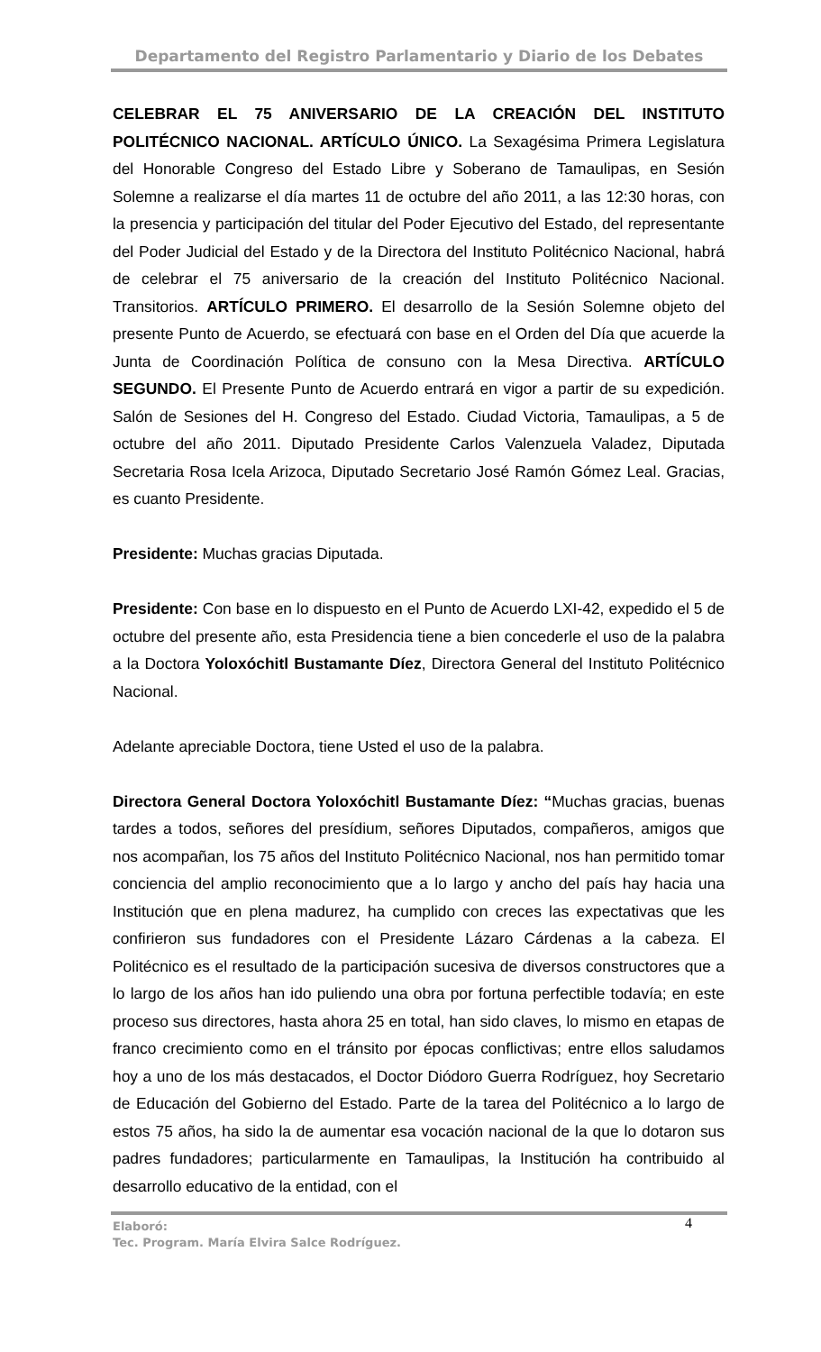Departamento del Registro Parlamentario y Diario de los Debates
CELEBRAR EL 75 ANIVERSARIO DE LA CREACIÓN DEL INSTITUTO POLITÉCNICO NACIONAL. ARTÍCULO ÚNICO. La Sexagésima Primera Legislatura del Honorable Congreso del Estado Libre y Soberano de Tamaulipas, en Sesión Solemne a realizarse el día martes 11 de octubre del año 2011, a las 12:30 horas, con la presencia y participación del titular del Poder Ejecutivo del Estado, del representante del Poder Judicial del Estado y de la Directora del Instituto Politécnico Nacional, habrá de celebrar el 75 aniversario de la creación del Instituto Politécnico Nacional. Transitorios. ARTÍCULO PRIMERO. El desarrollo de la Sesión Solemne objeto del presente Punto de Acuerdo, se efectuará con base en el Orden del Día que acuerde la Junta de Coordinación Política de consuno con la Mesa Directiva. ARTÍCULO SEGUNDO. El Presente Punto de Acuerdo entrará en vigor a partir de su expedición. Salón de Sesiones del H. Congreso del Estado. Ciudad Victoria, Tamaulipas, a 5 de octubre del año 2011. Diputado Presidente Carlos Valenzuela Valadez, Diputada Secretaria Rosa Icela Arizoca, Diputado Secretario José Ramón Gómez Leal. Gracias, es cuanto Presidente.
Presidente: Muchas gracias Diputada.
Presidente: Con base en lo dispuesto en el Punto de Acuerdo LXI-42, expedido el 5 de octubre del presente año, esta Presidencia tiene a bien concederle el uso de la palabra a la Doctora Yoloxóchitl Bustamante Díez, Directora General del Instituto Politécnico Nacional.
Adelante apreciable Doctora, tiene Usted el uso de la palabra.
Directora General Doctora Yoloxóchitl Bustamante Díez: “Muchas gracias, buenas tardes a todos, señores del presídium, señores Diputados, compañeros, amigos que nos acompañan, los 75 años del Instituto Politécnico Nacional, nos han permitido tomar conciencia del amplio reconocimiento que a lo largo y ancho del país hay hacia una Institución que en plena madurez, ha cumplido con creces las expectativas que les confirieron sus fundadores con el Presidente Lázaro Cárdenas a la cabeza. El Politécnico es el resultado de la participación sucesiva de diversos constructores que a lo largo de los años han ido puliendo una obra por fortuna perfectible todavía; en este proceso sus directores, hasta ahora 25 en total, han sido claves, lo mismo en etapas de franco crecimiento como en el tránsito por épocas conflictivas; entre ellos saludamos hoy a uno de los más destacados, el Doctor Diódoro Guerra Rodríguez, hoy Secretario de Educación del Gobierno del Estado. Parte de la tarea del Politécnico a lo largo de estos 75 años, ha sido la de aumentar esa vocación nacional de la que lo dotaron sus padres fundadores; particularmente en Tamaulipas, la Institución ha contribuido al desarrollo educativo de la entidad, con el
Elaboró:
Tec. Program. María Elvira Salce Rodríguez.
4